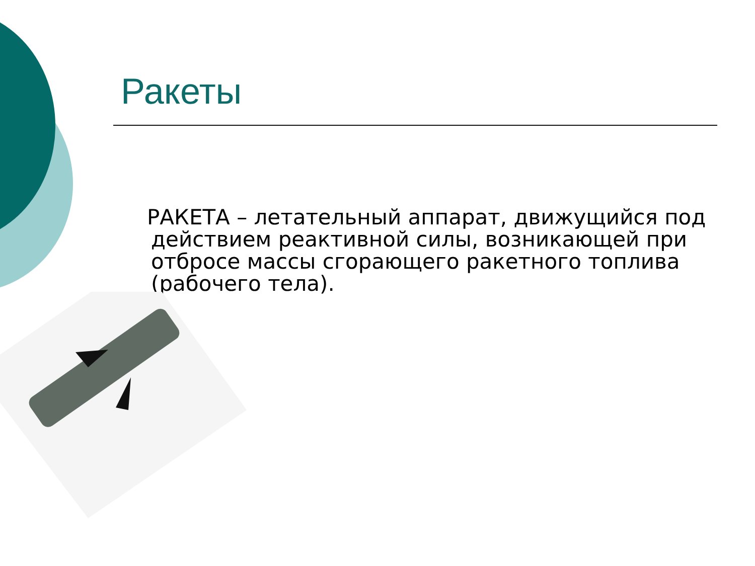Ракеты
РАКЕТА – летательный аппарат, движущийся под действием реактивной силы, возникающей при отбросе массы сгорающего ракетного топлива (рабочего тела).